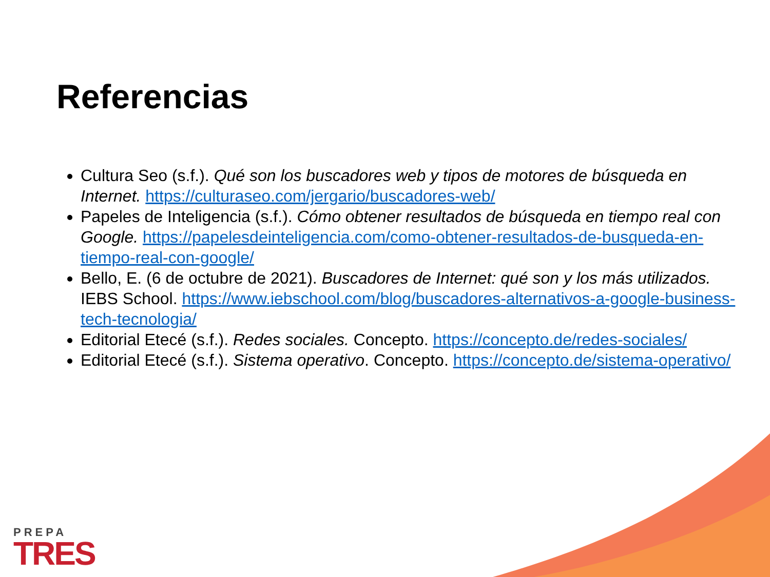Referencias
Cultura Seo (s.f.). Qué son los buscadores web y tipos de motores de búsqueda en Internet. https://culturaseo.com/jergario/buscadores-web/
Papeles de Inteligencia (s.f.). Cómo obtener resultados de búsqueda en tiempo real con Google. https://papelesdeinteligencia.com/como-obtener-resultados-de-busqueda-en-tiempo-real-con-google/
Bello, E. (6 de octubre de 2021). Buscadores de Internet: qué son y los más utilizados. IEBS School. https://www.iebschool.com/blog/buscadores-alternativos-a-google-business-tech-tecnologia/
Editorial Etecé (s.f.). Redes sociales. Concepto. https://concepto.de/redes-sociales/
Editorial Etecé (s.f.). Sistema operativo. Concepto. https://concepto.de/sistema-operativo/
PREPA
TRES